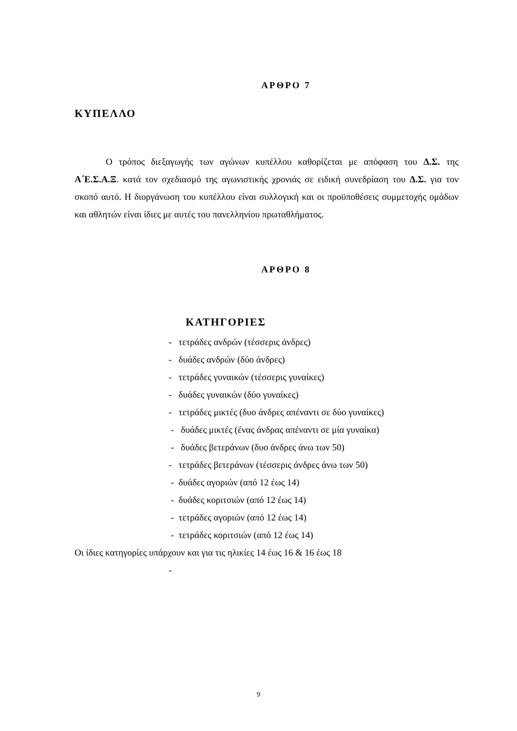ΑΡΘΡΟ 7
ΚΥΠΕΛΛΟ
Ο τρόπος διεξαγωγής των αγώνων κυπέλλου καθορίζεται με απόφαση του Δ.Σ. της Α΄Ε.Σ.Α.Ξ. κατά τον σχεδιασμό της αγωνιστικής χρονιάς σε ειδική συνεδρίαση του Δ.Σ. για τον σκοπό αυτό. Η διοργάνωση του κυπέλλου είναι συλλογική και οι προϋποθέσεις συμμετοχής ομάδων και αθλητών είναι ίδιες με αυτές του πανελληνίου πρωταθλήματος.
ΑΡΘΡΟ 8
ΚΑΤΗΓΟΡΙΕΣ
- τετράδες ανδρών (τέσσερις άνδρες)
- δυάδες ανδρών (δύο άνδρες)
- τετράδες γυναικών (τέσσερις γυναίκες)
- δυάδες γυναικών (δύο γυναίκες)
- τετράδες μικτές (δυο άνδρες απέναντι σε δύο γυναίκες)
- δυάδες μικτές (ένας άνδρας απέναντι σε μία γυναίκα)
- δυάδες βετεράνων (δυο άνδρες άνω των 50)
- τετράδες βετεράνων (τέσσερις άνδρες άνω των 50)
- δυάδες αγοριών (από 12 έως 14)
- δυάδες κοριτσιών (από 12 έως 14)
- τετράδες αγοριών (από 12 έως 14)
- τετράδες κοριτσιών (από 12 έως 14)
Οι ίδιες κατηγορίες υπάρχουν και για τις ηλικίες 14 έως 16 & 16 έως 18
-
9